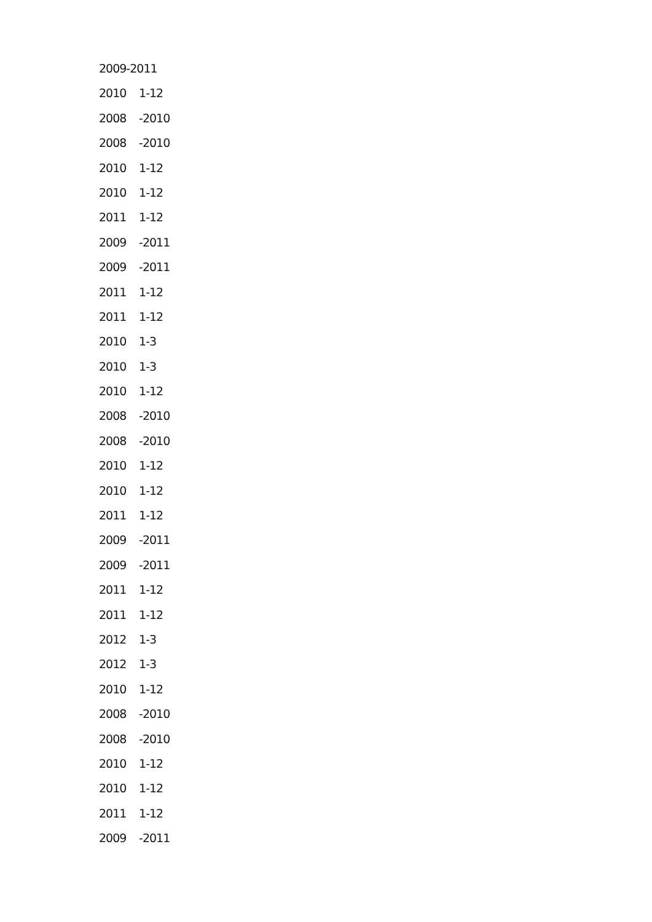2009-2011
2010 1-12
2008 -2010
2008 -2010
2010 1-12
2010 1-12
2011 1-12
2009 -2011
2009 -2011
2011 1-12
2011 1-12
2010 1-3
2010 1-3
2010 1-12
2008 -2010
2008 -2010
2010 1-12
2010 1-12
2011 1-12
2009 -2011
2009 -2011
2011 1-12
2011 1-12
2012 1-3
2012 1-3
2010 1-12
2008 -2010
2008 -2010
2010 1-12
2010 1-12
2011 1-12
2009 -2011